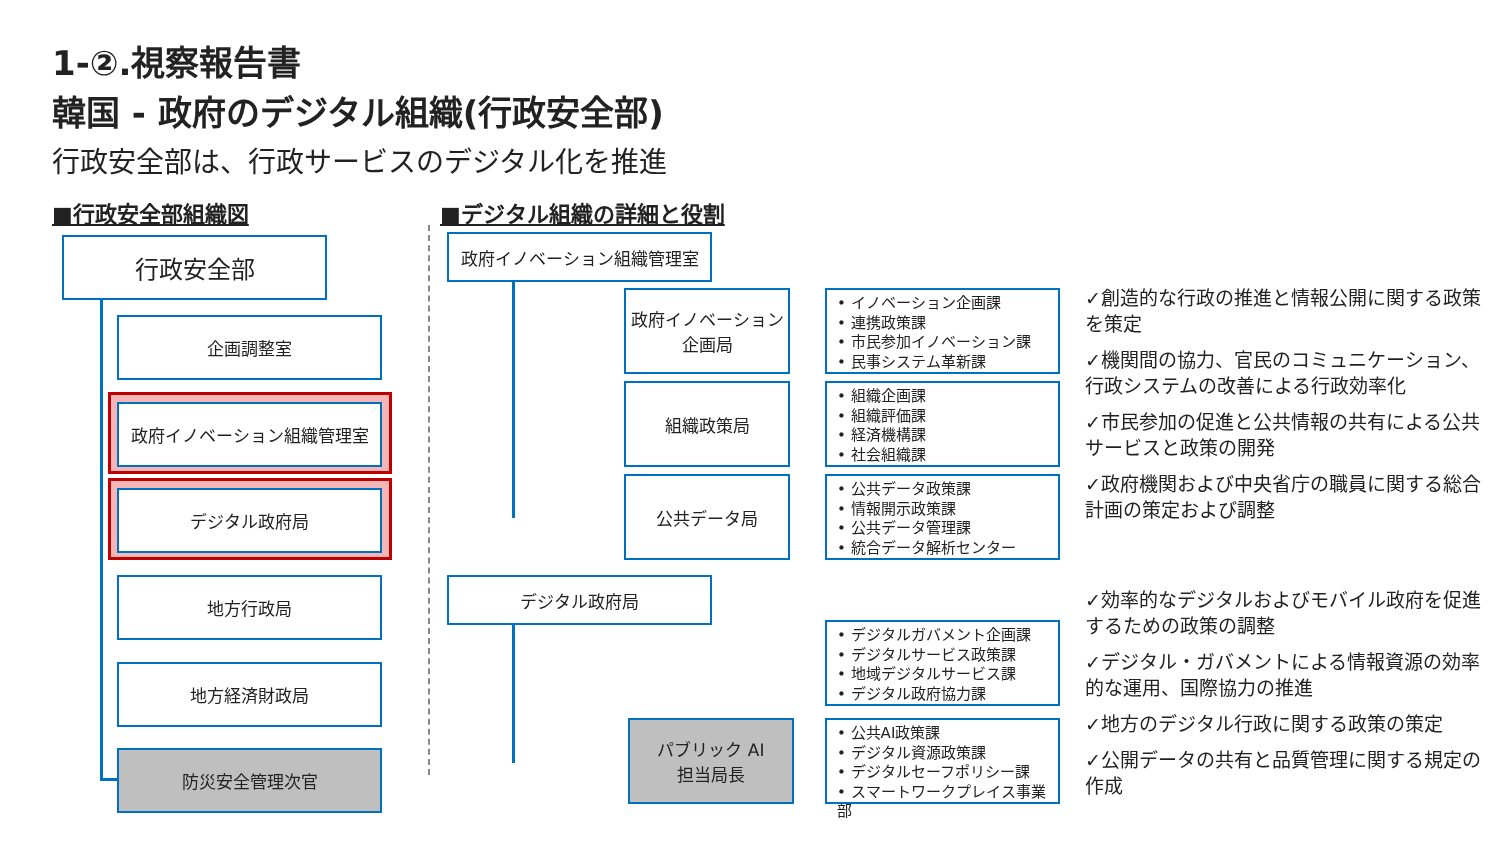1-②.視察報告書
韓国 - 政府のデジタル組織(行政安全部)
行政安全部は、行政サービスのデジタル化を推進
■行政安全部組織図 ■デジタル組織の詳細と役割
行政安全部
企画調整室
政府イノベーション組織管理室
デジタル政府局
地方行政局
地方経済財政局
防災安全管理次官
政府イノベーション組織管理室
政府イノベーション
企画局
組織政策局
公共データ局
• イノベーション企画課
• 連携政策課
• 市民参加イノベーション課
• 民事システム革新課
• 組織企画課
• 組織評価課
• 経済機構課
• 社会組織課
• 公共データ政策課
• 情報開示政策課
• 公共データ管理課
• 統合データ解析センター
デジタル政府局
• デジタルガバメント企画課
• デジタルサービス政策課
• 地域デジタルサービス課
• デジタル政府協力課
パブリック AI
担当局長
• 公共AI政策課
• デジタル資源政策課
• デジタルセーフポリシー課
• スマートワークプレイス事業部
✓創造的な行政の推進と情報公開に関する政策を策定
✓機関間の協力、官民のコミュニケーション、行政システムの改善による行政効率化
✓市民参加の促進と公共情報の共有による公共サービスと政策の開発
✓政府機関および中央省庁の職員に関する総合計画の策定および調整
✓効率的なデジタルおよびモバイル政府を促進するための政策の調整
✓デジタル・ガバメントによる情報資源の効率的な運用、国際協力の推進
✓地方のデジタル行政に関する政策の策定
✓公開データの共有と品質管理に関する規定の作成